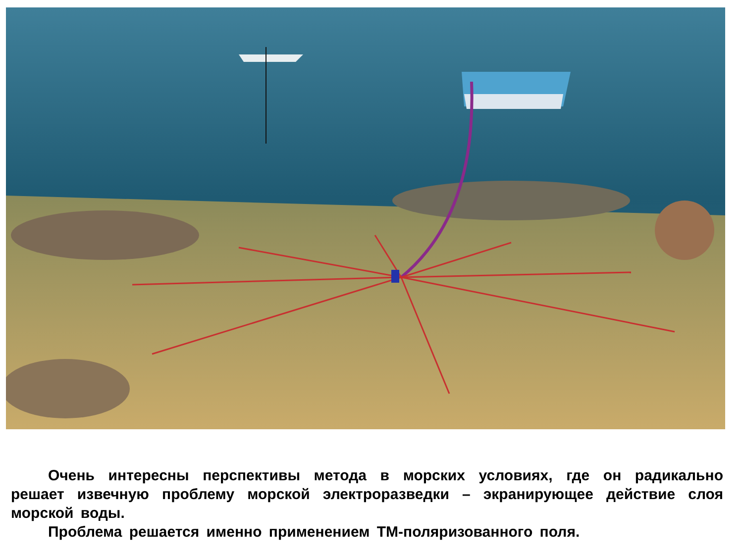Очень интересны перспективы метода в морских условиях, где он радикально решает извечную проблему морской электроразведки – экранирующее действие слоя морской воды.
Проблема решается именно применением ТМ-поляризованного поля.